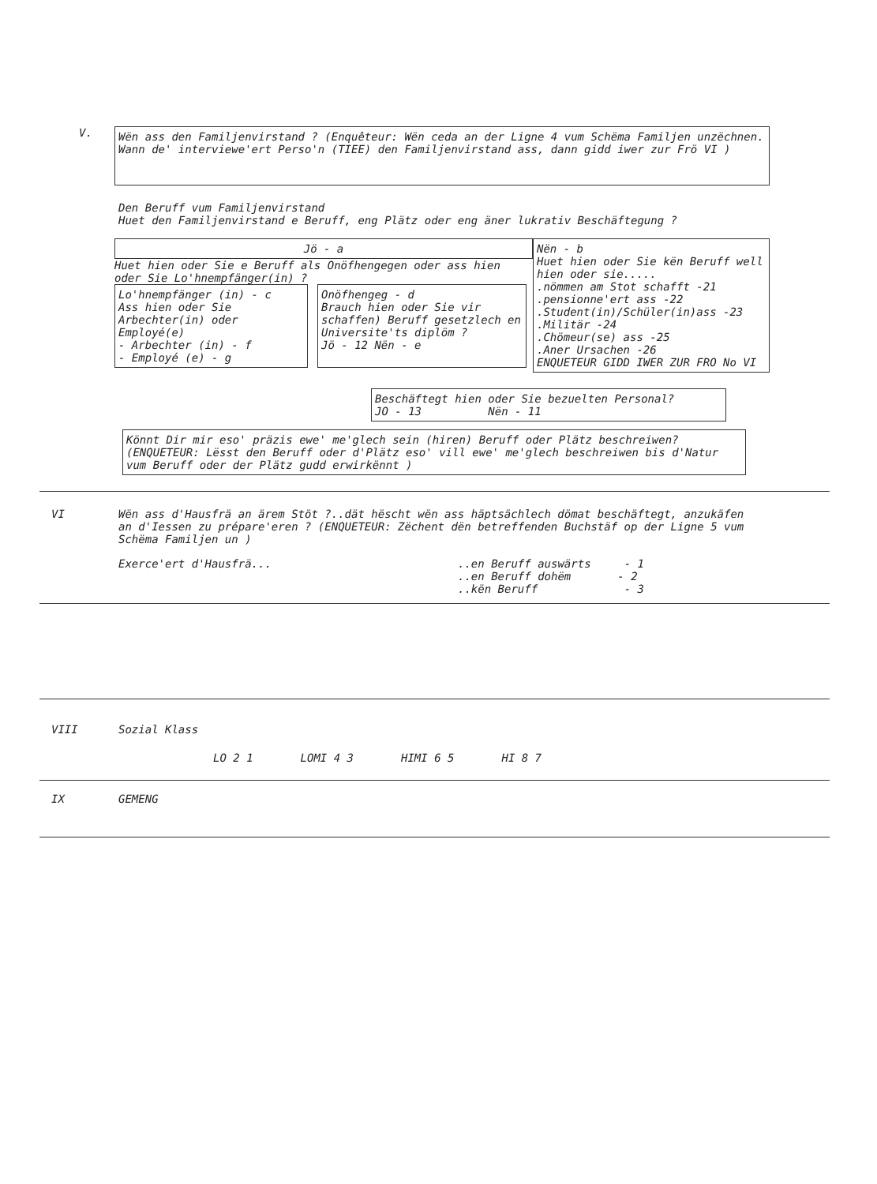V.
Wën ass den Familjenvirstand ? (Enquêteur: Wën ceda an der Ligne 4 vum Schëma Familjen unzëchnen. Wann de' interviewe'ert Perso'n (TIEE) den Familjenvirstand ass, dann gidd iwer zur Frö VI )
Den Beruff vum Familjenvirstand
Huet den Familjenvirstand e Beruff, eng Plätz oder eng äner lukrativ Beschäftegung ?
Jö - a
Huet hien oder Sie e Beruff als Onöfhengegen oder ass hien oder Sie Lo'hnempfänger(in) ?
Lo'hnempfänger (in) - c
Ass hien oder Sie Arbechter(in) oder Employé(e)
- Arbechter (in) - f
- Employé (e) - g
Onöfhengeg - d
Brauch hien oder Sie vir schaffen) Beruff gesetzlech en Universite'ts diplöm ?
Jö - 12 Nën - e
Nën - b
Huet hien oder Sie kën Beruff well hien oder sie.....
.nömmen am Stot schafft -21
.pensionne'ert ass -22
.Student(in)/Schüler(in)ass -23
.Militär -24
.Chömeur(se) ass -25
.Aner Ursachen -26
ENQUETEUR GIDD IWER ZUR FRO No VI
Beschäftegt hien oder Sie bezuelten Personal?
JO - 13 Nën - 11
Könnt Dir mir eso' präzis ewe' me'glech sein (hiren) Beruff oder Plätz beschreiwen? (ENQUETEUR: Lësst den Beruff oder d'Plätz eso' vill ewe' me'glech beschreiwen bis d'Natur vum Beruff oder der Plätz gudd erwirkënnt )
VI Wën ass d'Hausfrä an ärem Stöt ?..dät hëscht wën ass häptsächlech dömat beschäftegt, anzukäfen an d'Iessen zu prépare'eren ? (ENQUETEUR: Zëchent dën betreffenden Buchstäf op der Ligne 5 vum Schëma Familjen un )
Exerce'ert d'Hausfrä... ..en Beruff auswärts - 1
..en Beruff dohëm - 2
..kën Beruff - 3
VIII Sozial Klass
LO 2 1 LOMI 4 3 HIMI 6 5 HI 8 7
IX GEMENG